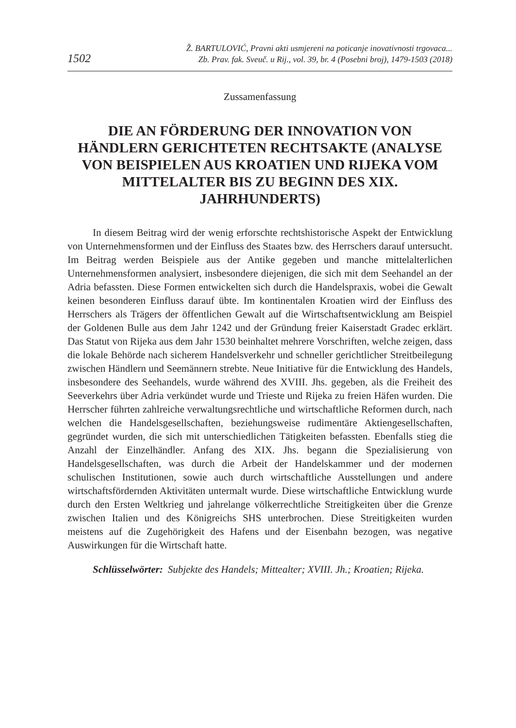1502
Ž. BARTULOVIĆ, Pravni akti usmjereni na poticanje inovativnosti trgovaca...
Zb. Prav. fak. Sveuč. u Rij., vol. 39, br. 4 (Posebni broj), 1479-1503 (2018)
Zussamenfassung
DIE AN FÖRDERUNG DER INNOVATION VON HÄNDLERN GERICHTETEN RECHTSAKTE (ANALYSE VON BEISPIELEN AUS KROATIEN UND RIJEKA VOM MITTELALTER BIS ZU BEGINN DES XIX. JAHRHUNDERTS)
In diesem Beitrag wird der wenig erforschte rechtshistorische Aspekt der Entwicklung von Unternehmensformen und der Einfluss des Staates bzw. des Herrschers darauf untersucht. Im Beitrag werden Beispiele aus der Antike gegeben und manche mittelalterlichen Unternehmensformen analysiert, insbesondere diejenigen, die sich mit dem Seehandel an der Adria befassten. Diese Formen entwickelten sich durch die Handelspraxis, wobei die Gewalt keinen besonderen Einfluss darauf übte. Im kontinentalen Kroatien wird der Einfluss des Herrschers als Trägers der öffentlichen Gewalt auf die Wirtschaftsentwicklung am Beispiel der Goldenen Bulle aus dem Jahr 1242 und der Gründung freier Kaiserstadt Gradec erklärt. Das Statut von Rijeka aus dem Jahr 1530 beinhaltet mehrere Vorschriften, welche zeigen, dass die lokale Behörde nach sicherem Handelsverkehr und schneller gerichtlicher Streitbeilegung zwischen Händlern und Seemännern strebte. Neue Initiative für die Entwicklung des Handels, insbesondere des Seehandels, wurde während des XVIII. Jhs. gegeben, als die Freiheit des Seeverkehrs über Adria verkündet wurde und Trieste und Rijeka zu freien Häfen wurden. Die Herrscher führten zahlreiche verwaltungsrechtliche und wirtschaftliche Reformen durch, nach welchen die Handelsgesellschaften, beziehungsweise rudimentäre Aktiengesellschaften, gegründet wurden, die sich mit unterschiedlichen Tätigkeiten befassten. Ebenfalls stieg die Anzahl der Einzelhändler. Anfang des XIX. Jhs. begann die Spezialisierung von Handelsgesellschaften, was durch die Arbeit der Handelskammer und der modernen schulischen Institutionen, sowie auch durch wirtschaftliche Ausstellungen und andere wirtschaftsfördernden Aktivitäten untermalt wurde. Diese wirtschaftliche Entwicklung wurde durch den Ersten Weltkrieg und jahrelange völkerrechtliche Streitigkeiten über die Grenze zwischen Italien und des Königreichs SHS unterbrochen. Diese Streitigkeiten wurden meistens auf die Zugehörigkeit des Hafens und der Eisenbahn bezogen, was negative Auswirkungen für die Wirtschaft hatte.
Schlüsselwörter: Subjekte des Handels; Mittealter; XVIII. Jh.; Kroatien; Rijeka.